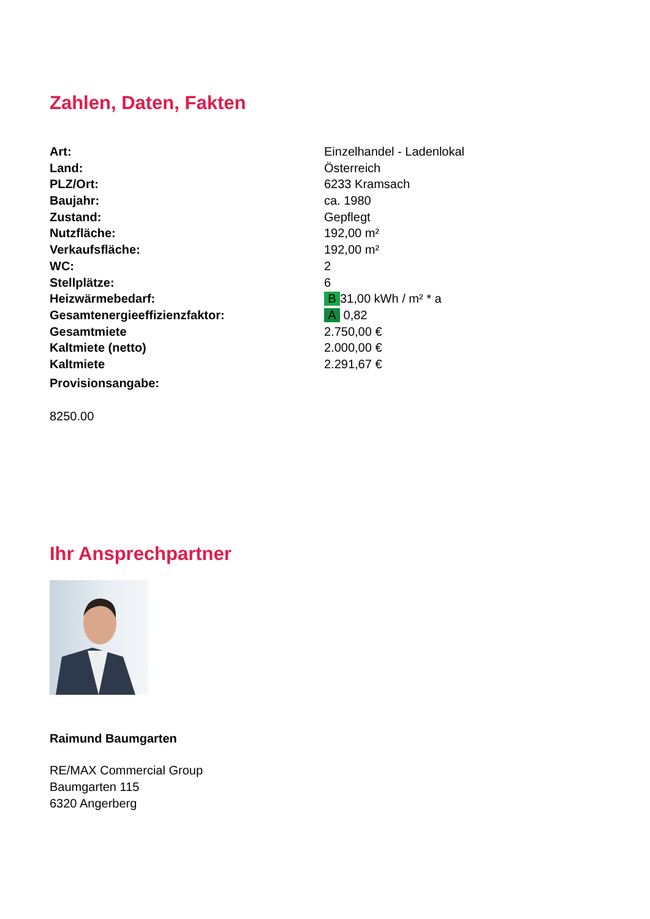Zahlen, Daten, Fakten
| Art: | Einzelhandel - Ladenlokal |
| Land: | Österreich |
| PLZ/Ort: | 6233 Kramsach |
| Baujahr: | ca. 1980 |
| Zustand: | Gepflegt |
| Nutzfläche: | 192,00 m² |
| Verkaufsfläche: | 192,00 m² |
| WC: | 2 |
| Stellplätze: | 6 |
| Heizwärmebedarf: | B 31,00 kWh / m² * a |
| Gesamtenergieeffizienzfaktor: | A 0,82 |
| Gesamtmiete | 2.750,00 € |
| Kaltmiete (netto) | 2.000,00 € |
| Kaltmiete | 2.291,67 € |
| Provisionsangabe: | |
8250.00
Ihr Ansprechpartner
Raimund Baumgarten
RE/MAX Commercial Group
Baumgarten 115
6320 Angerberg